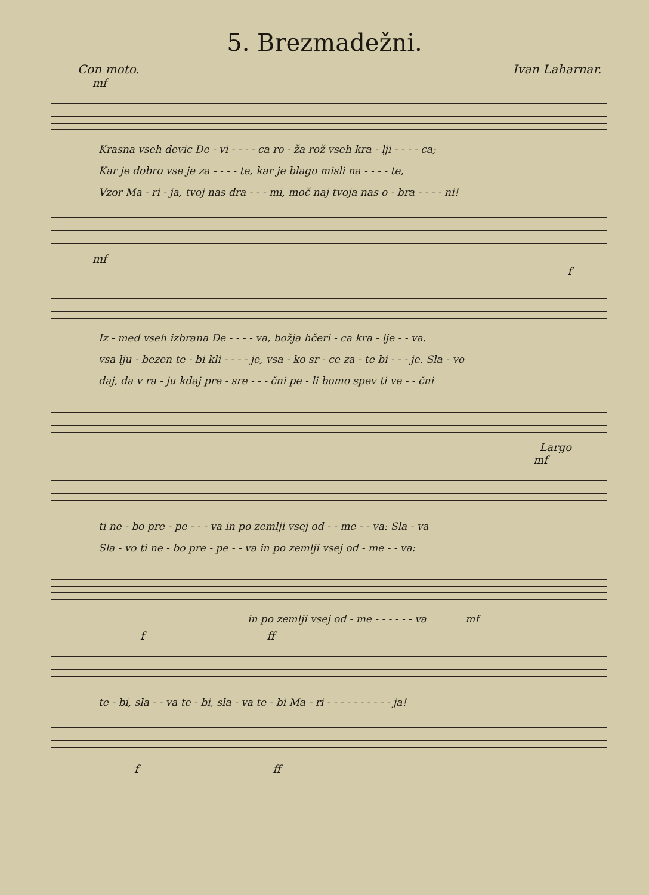5. Brezmadežni.
Con moto. Ivan Laharnar.
mf
Krasna vseh devic De - vi - - - - ca ro - ža rož vseh kra - lji - - - - ca;
Kar je dobro vse je za - - - - te, kar je blago misli na - - - - te,
Vzor Ma - ri - ja, tvoj nas dra - - - mi, moč naj tvoja nas o - bra - - - - ni!
mf
f
Iz - med vseh izbrana De - - - - va, božja hčeri - ca kra - lje - - va.
vsa lju - bezen te - bi kli - - - - je, vsa - ko sr - ce za - te bi - - - je. Sla - vo
daj, da v ra - ju kdaj pre - sre - - - čni pe - li bomo spev ti ve - - čni
Largo
mf
ti ne - bo pre - pe - - - va in po zemlji vsej od - - me - - va: Sla - va
Sla - vo ti ne - bo pre - pe - - va in po zemlji vsej od - me - - va:
in po zemlji vsej od - me - - - - - - va mf
f ff
te - bi, sla - - va te - bi, sla - va te - bi Ma - ri - - - - - - - - - - ja!
f ff